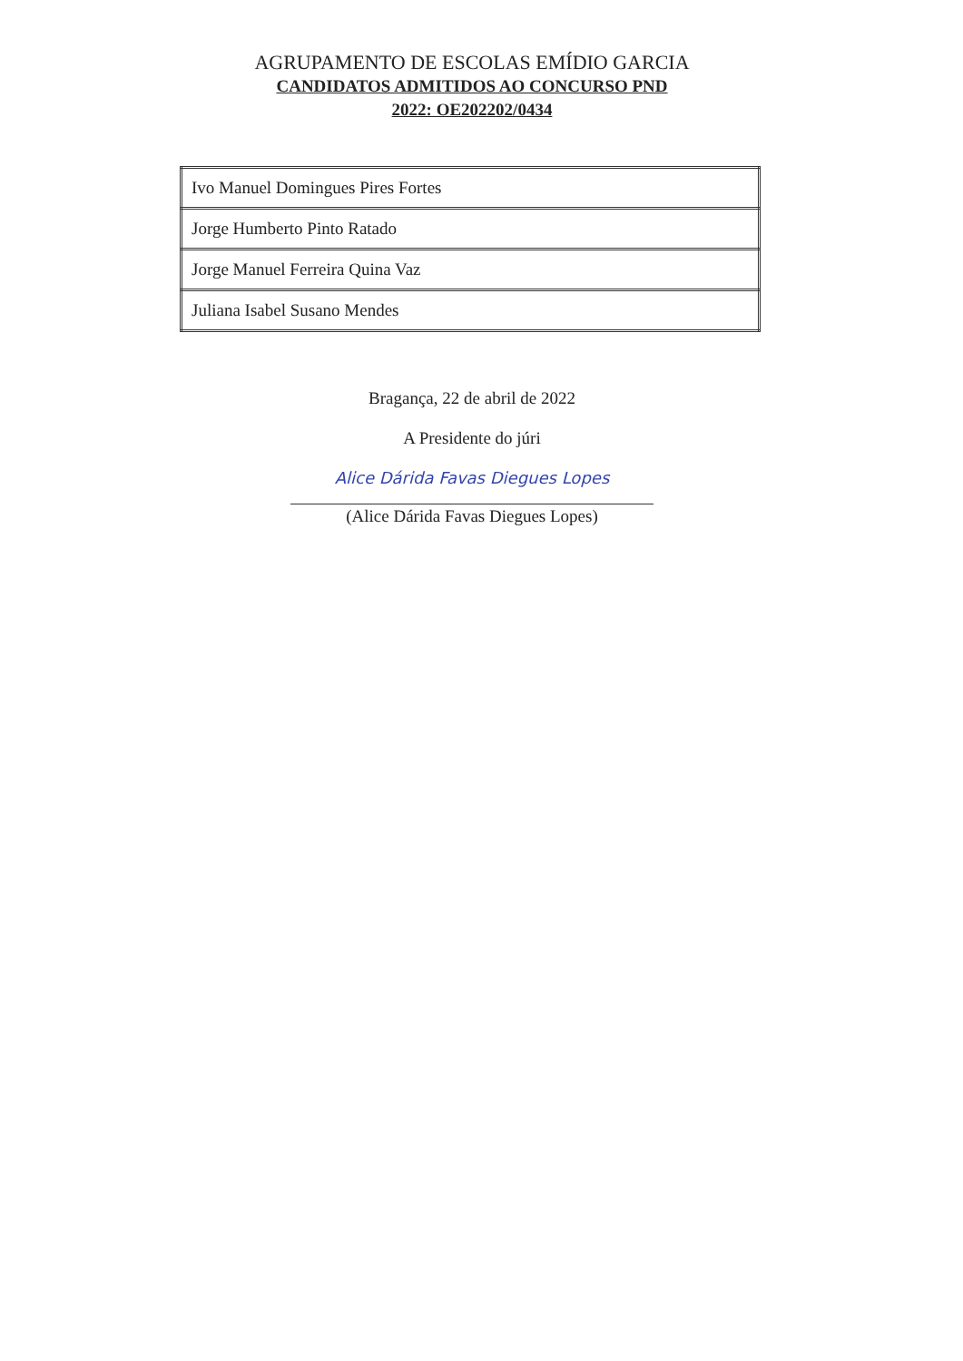AGRUPAMENTO DE ESCOLAS EMÍDIO GARCIA
CANDIDATOS ADMITIDOS AO CONCURSO PND
2022: OE202202/0434
| Ivo Manuel Domingues Pires Fortes |
| Jorge Humberto Pinto Ratado |
| Jorge Manuel Ferreira Quina Vaz |
| Juliana Isabel Susano Mendes |
Bragança, 22 de abril de 2022
A Presidente do júri
Alice Dárida Favas Diegues Lopes
(Alice Dárida Favas Diegues Lopes)